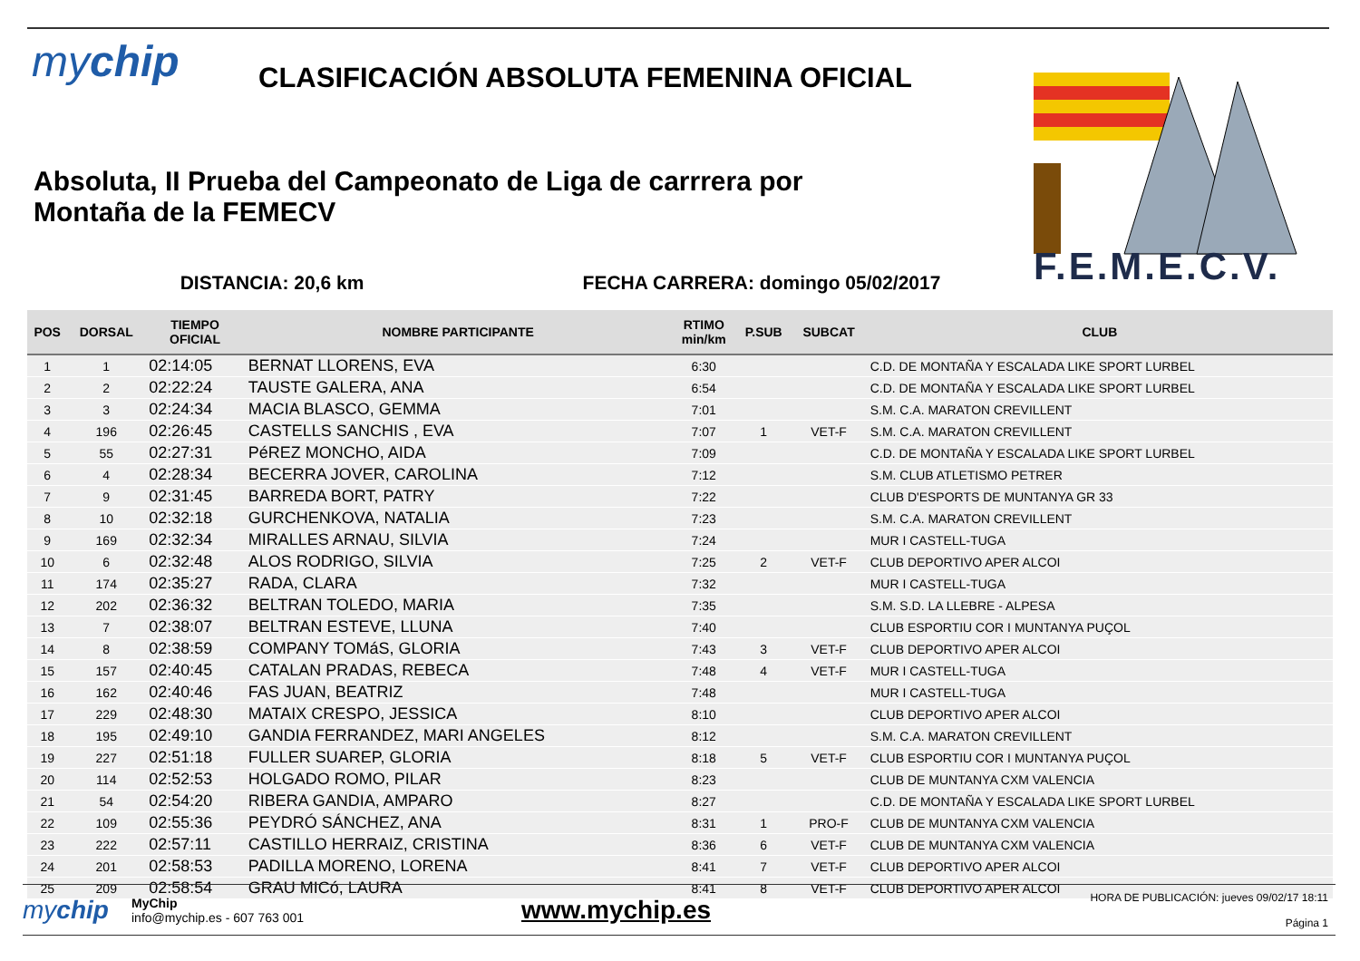mychip
CLASIFICACIÓN ABSOLUTA FEMENINA OFICIAL
Absoluta, II Prueba del Campeonato de Liga de carrrera por Montaña de la FEMECV
F.E.M.E.C.V.
DISTANCIA: 20,6 km FECHA CARRERA: domingo 05/02/2017
| POS | DORSAL | TIEMPO OFICIAL | NOMBRE PARTICIPANTE | RTIMO min/km | P.SUB | SUBCAT | CLUB |
| --- | --- | --- | --- | --- | --- | --- | --- |
| 1 | 1 | 02:14:05 | BERNAT LLORENS, EVA | 6:30 | | | C.D. DE MONTAÑA Y ESCALADA LIKE SPORT LURBEL |
| 2 | 2 | 02:22:24 | TAUSTE GALERA, ANA | 6:54 | | | C.D. DE MONTAÑA Y ESCALADA LIKE SPORT LURBEL |
| 3 | 3 | 02:24:34 | MACIA BLASCO, GEMMA | 7:01 | | | S.M. C.A. MARATON CREVILLENT |
| 4 | 196 | 02:26:45 | CASTELLS SANCHIS , EVA | 7:07 | 1 | VET-F | S.M. C.A. MARATON CREVILLENT |
| 5 | 55 | 02:27:31 | PéREZ MONCHO, AIDA | 7:09 | | | C.D. DE MONTAÑA Y ESCALADA LIKE SPORT LURBEL |
| 6 | 4 | 02:28:34 | BECERRA JOVER, CAROLINA | 7:12 | | | S.M. CLUB ATLETISMO PETRER |
| 7 | 9 | 02:31:45 | BARREDA BORT, PATRY | 7:22 | | | CLUB D'ESPORTS DE MUNTANYA GR 33 |
| 8 | 10 | 02:32:18 | GURCHENKOVA, NATALIA | 7:23 | | | S.M. C.A. MARATON CREVILLENT |
| 9 | 169 | 02:32:34 | MIRALLES ARNAU, SILVIA | 7:24 | | | MUR I CASTELL-TUGA |
| 10 | 6 | 02:32:48 | ALOS RODRIGO, SILVIA | 7:25 | 2 | VET-F | CLUB DEPORTIVO APER ALCOI |
| 11 | 174 | 02:35:27 | RADA, CLARA | 7:32 | | | MUR I CASTELL-TUGA |
| 12 | 202 | 02:36:32 | BELTRAN TOLEDO, MARIA | 7:35 | | | S.M. S.D. LA LLEBRE - ALPESA |
| 13 | 7 | 02:38:07 | BELTRAN ESTEVE, LLUNA | 7:40 | | | CLUB ESPORTIU COR I MUNTANYA PUÇOL |
| 14 | 8 | 02:38:59 | COMPANY TOMáS, GLORIA | 7:43 | 3 | VET-F | CLUB DEPORTIVO APER ALCOI |
| 15 | 157 | 02:40:45 | CATALAN PRADAS, REBECA | 7:48 | 4 | VET-F | MUR I CASTELL-TUGA |
| 16 | 162 | 02:40:46 | FAS JUAN, BEATRIZ | 7:48 | | | MUR I CASTELL-TUGA |
| 17 | 229 | 02:48:30 | MATAIX CRESPO, JESSICA | 8:10 | | | CLUB DEPORTIVO APER ALCOI |
| 18 | 195 | 02:49:10 | GANDIA FERRANDEZ, MARI ANGELES | 8:12 | | | S.M. C.A. MARATON CREVILLENT |
| 19 | 227 | 02:51:18 | FULLER SUAREP, GLORIA | 8:18 | 5 | VET-F | CLUB ESPORTIU COR I MUNTANYA PUÇOL |
| 20 | 114 | 02:52:53 | HOLGADO ROMO, PILAR | 8:23 | | | CLUB DE MUNTANYA CXM VALENCIA |
| 21 | 54 | 02:54:20 | RIBERA GANDIA, AMPARO | 8:27 | | | C.D. DE MONTAÑA Y ESCALADA LIKE SPORT LURBEL |
| 22 | 109 | 02:55:36 | PEYDRÓ SÁNCHEZ, ANA | 8:31 | 1 | PRO-F | CLUB DE MUNTANYA CXM VALENCIA |
| 23 | 222 | 02:57:11 | CASTILLO HERRAIZ, CRISTINA | 8:36 | 6 | VET-F | CLUB DE MUNTANYA CXM VALENCIA |
| 24 | 201 | 02:58:53 | PADILLA MORENO, LORENA | 8:41 | 7 | VET-F | CLUB DEPORTIVO APER ALCOI |
| 25 | 209 | 02:58:54 | GRAU MICó, LAURA | 8:41 | 8 | VET-F | CLUB DEPORTIVO APER ALCOI |
mychip
MyChip
info@mychip.es - 607 763 001
www.mychip.es
HORA DE PUBLICACIÓN: jueves 09/02/17 18:11
Página 1